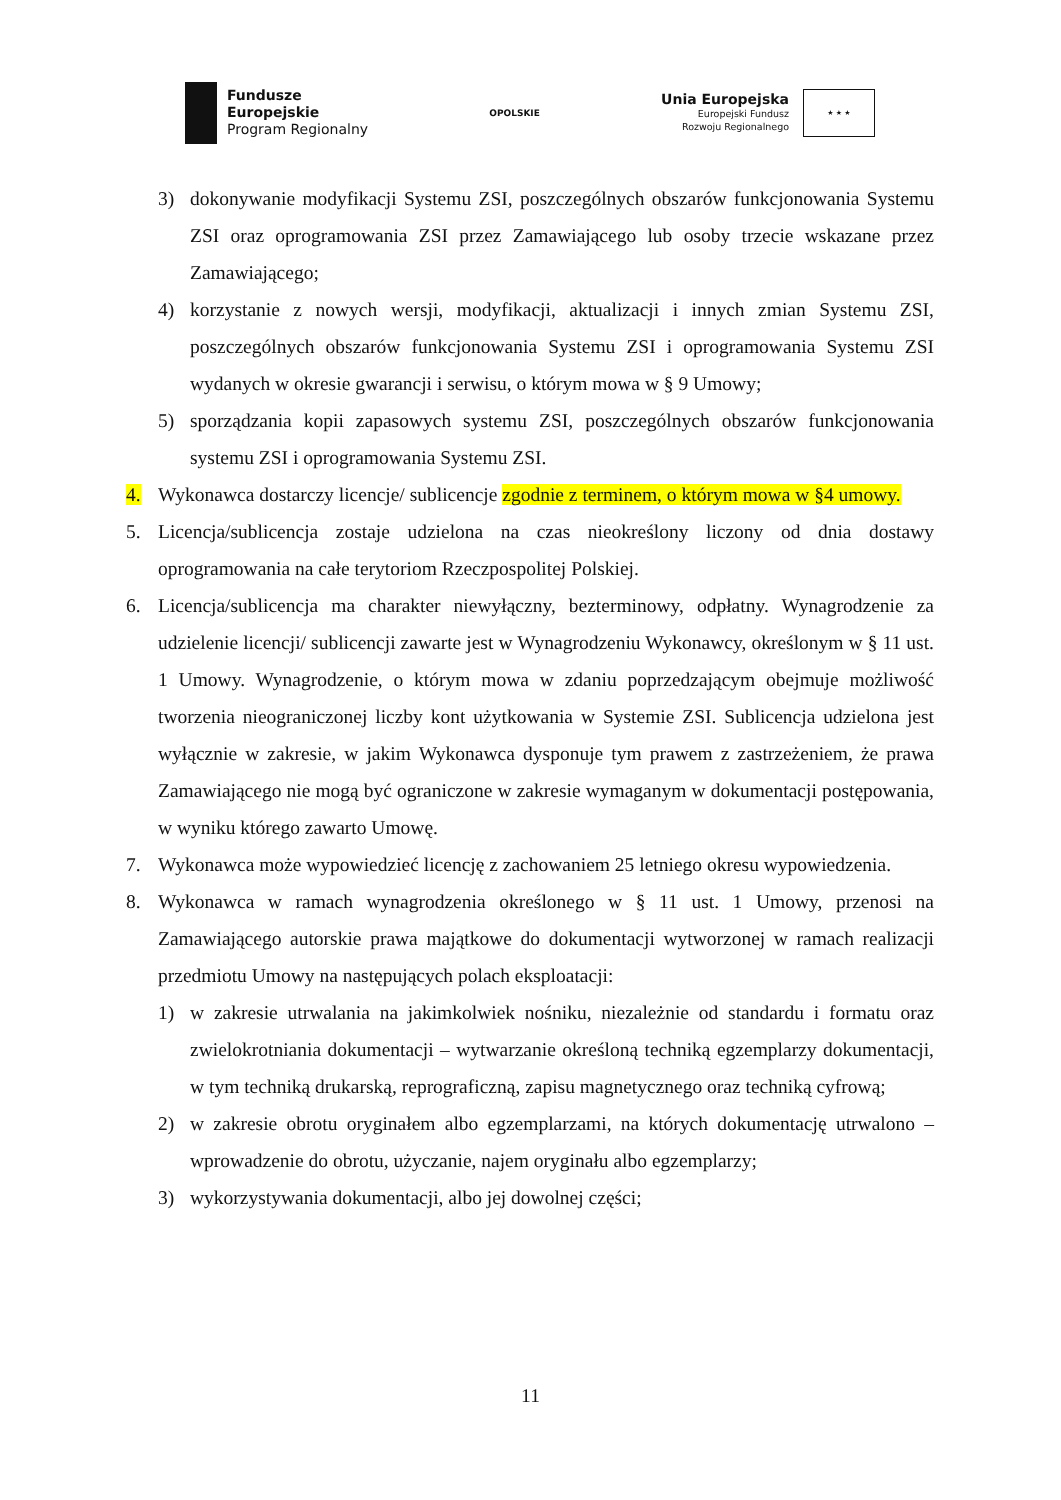Fundusze
Europejskie
Program Regionalny
OPOLSKIE
Unia Europejska
Europejski Fundusz
Rozwoju Regionalnego
★ ★ ★
3) dokonywanie modyfikacji Systemu ZSI, poszczególnych obszarów funkcjonowania Systemu ZSI oraz oprogramowania ZSI przez Zamawiającego lub osoby trzecie wskazane przez Zamawiającego;
4) korzystanie z nowych wersji, modyfikacji, aktualizacji i innych zmian Systemu ZSI, poszczególnych obszarów funkcjonowania Systemu ZSI i oprogramowania Systemu ZSI wydanych w okresie gwarancji i serwisu, o którym mowa w § 9 Umowy;
5) sporządzania kopii zapasowych systemu ZSI, poszczególnych obszarów funkcjonowania systemu ZSI i oprogramowania Systemu ZSI.
4. Wykonawca dostarczy licencje/ sublicencje zgodnie z terminem, o którym mowa w §4 umowy.
5. Licencja/sublicencja zostaje udzielona na czas nieokreślony liczony od dnia dostawy oprogramowania na całe terytoriom Rzeczpospolitej Polskiej.
6. Licencja/sublicencja ma charakter niewyłączny, bezterminowy, odpłatny. Wynagrodzenie za udzielenie licencji/ sublicencji zawarte jest w Wynagrodzeniu Wykonawcy, określonym w § 11 ust. 1 Umowy. Wynagrodzenie, o którym mowa w zdaniu poprzedzającym obejmuje możliwość tworzenia nieograniczonej liczby kont użytkowania w Systemie ZSI. Sublicencja udzielona jest wyłącznie w zakresie, w jakim Wykonawca dysponuje tym prawem z zastrzeżeniem, że prawa Zamawiającego nie mogą być ograniczone w zakresie wymaganym w dokumentacji postępowania, w wyniku którego zawarto Umowę.
7. Wykonawca może wypowiedzieć licencję z zachowaniem 25 letniego okresu wypowiedzenia.
8. Wykonawca w ramach wynagrodzenia określonego w § 11 ust. 1 Umowy, przenosi na Zamawiającego autorskie prawa majątkowe do dokumentacji wytworzonej w ramach realizacji przedmiotu Umowy na następujących polach eksploatacji:
1) w zakresie utrwalania na jakimkolwiek nośniku, niezależnie od standardu i formatu oraz zwielokrotniania dokumentacji – wytwarzanie określoną techniką egzemplarzy dokumentacji, w tym techniką drukarską, reprograficzną, zapisu magnetycznego oraz techniką cyfrową;
2) w zakresie obrotu oryginałem albo egzemplarzami, na których dokumentację utrwalono – wprowadzenie do obrotu, użyczanie, najem oryginału albo egzemplarzy;
3) wykorzystywania dokumentacji, albo jej dowolnej części;
11